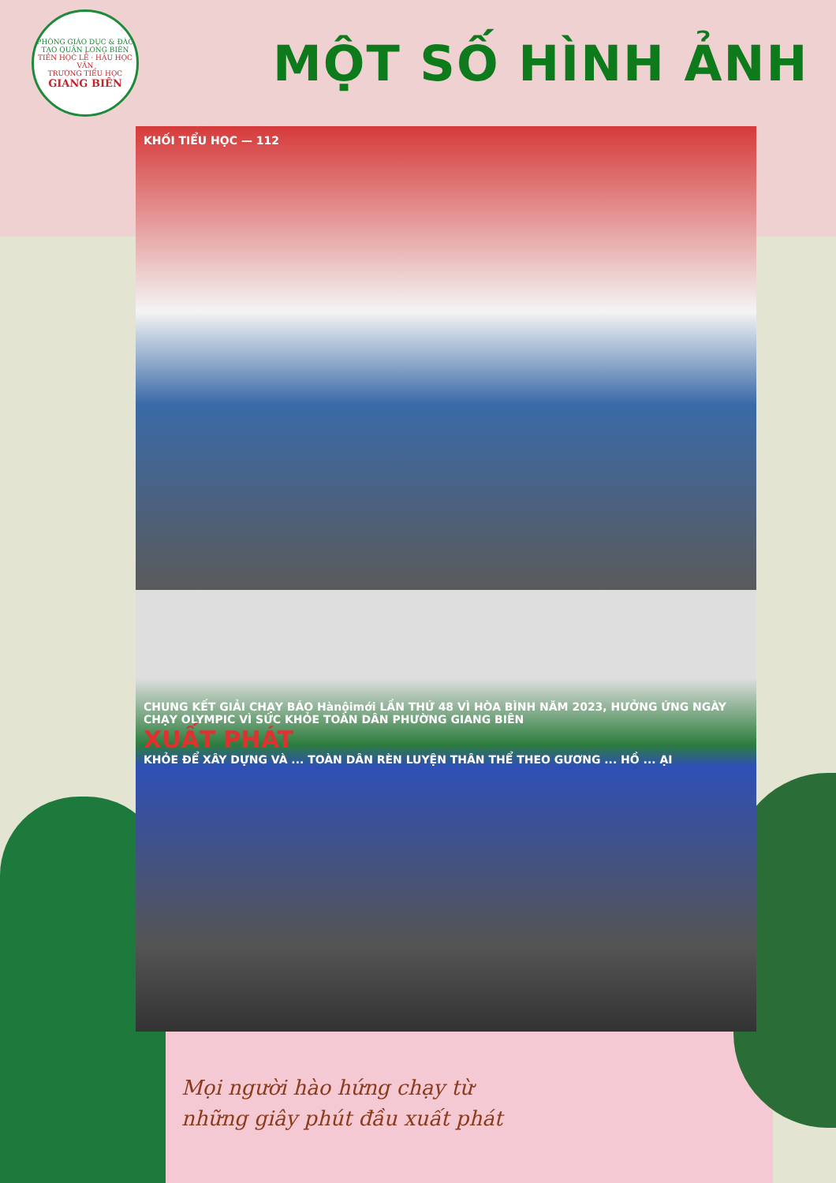PHÒNG GIÁO DỤC & ĐÀO TẠO QUẬN LONG BIÊN
TIÊN HỌC LỄ · HẬU HỌC VĂN
TRƯỜNG TIỂU HỌC
GIANG BIÊN
MỘT SỐ HÌNH ẢNH
KHỐI TIỂU HỌC — 112
CHUNG KẾT GIẢI CHẠY BÁO Hànộimới LẦN THỨ 48 VÌ HÒA BÌNH NĂM 2023, HƯỞNG ỨNG NGÀY CHẠY OLYMPIC VÌ SỨC KHỎE TOÀN DÂN PHƯỜNG GIANG BIÊN
XUẤT PHÁT
KHỎE ĐỂ XÂY DỰNG VÀ ... TOÀN DÂN RÈN LUYỆN THÂN THỂ THEO GƯƠNG ... HỒ ... ẠI
Mọi người hào hứng chạy từ
những giây phút đầu xuất phát